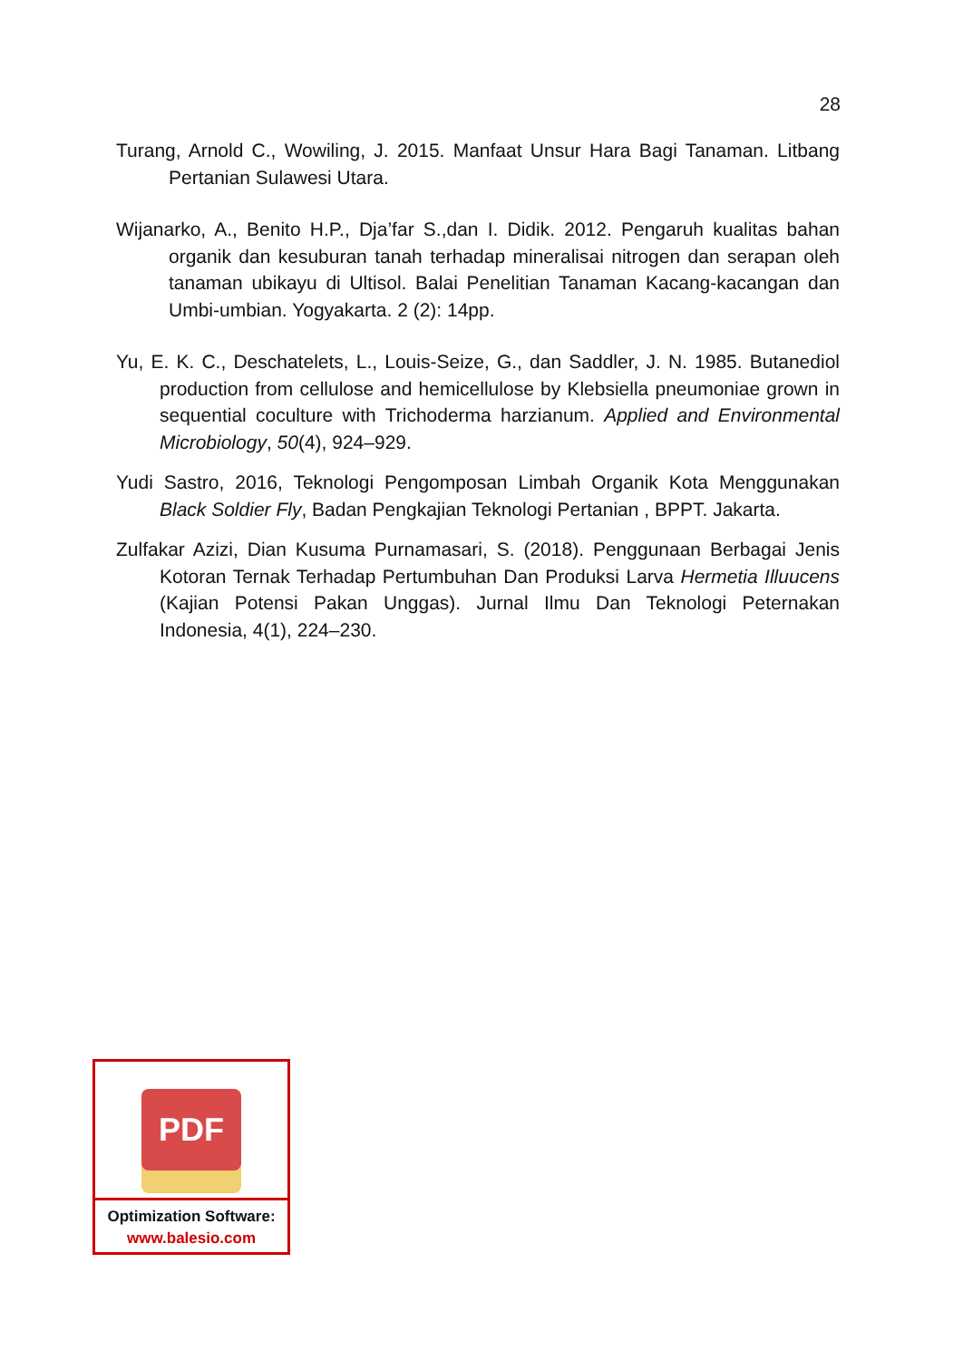28
Turang, Arnold C., Wowiling, J. 2015. Manfaat Unsur Hara Bagi Tanaman. Litbang Pertanian Sulawesi Utara.
Wijanarko, A., Benito H.P., Dja’far S.,dan I. Didik. 2012. Pengaruh kualitas bahan organik dan kesuburan tanah terhadap mineralisai nitrogen dan serapan oleh tanaman ubikayu di Ultisol. Balai Penelitian Tanaman Kacang-kacangan dan Umbi-umbian. Yogyakarta. 2 (2): 14pp.
Yu, E. K. C., Deschatelets, L., Louis-Seize, G., dan Saddler, J. N. 1985. Butanediol production from cellulose and hemicellulose by Klebsiella pneumoniae grown in sequential coculture with Trichoderma harzianum. Applied and Environmental Microbiology, 50(4), 924–929.
Yudi Sastro, 2016, Teknologi Pengomposan Limbah Organik Kota Menggunakan Black Soldier Fly, Badan Pengkajian Teknologi Pertanian , BPPT. Jakarta.
Zulfakar Azizi, Dian Kusuma Purnamasari, S. (2018). Penggunaan Berbagai Jenis Kotoran Ternak Terhadap Pertumbuhan Dan Produksi Larva Hermetia Illuucens (Kajian Potensi Pakan Unggas). Jurnal Ilmu Dan Teknologi Peternakan Indonesia, 4(1), 224–230.
PDF
Optimization Software:
www.balesio.com